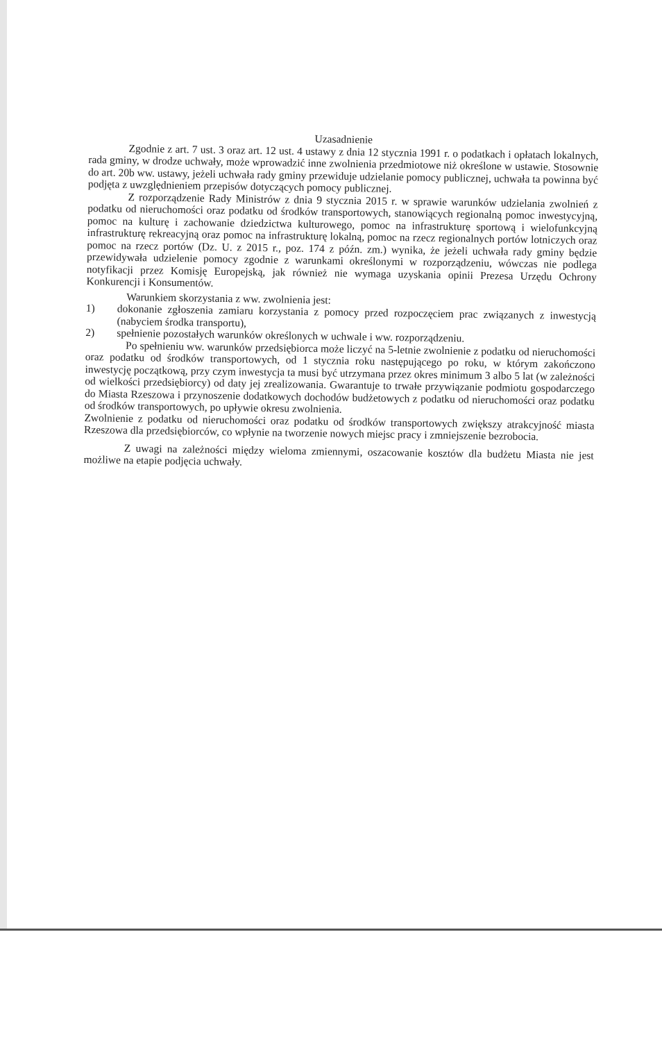Uzasadnienie
Zgodnie z art. 7 ust. 3 oraz art. 12 ust. 4 ustawy z dnia 12 stycznia 1991 r. o podatkach i opłatach lokalnych, rada gminy, w drodze uchwały, może wprowadzić inne zwolnienia przedmiotowe niż określone w ustawie. Stosownie do art. 20b ww. ustawy, jeżeli uchwała rady gminy przewiduje udzielanie pomocy publicznej, uchwała ta powinna być podjęta z uwzględnieniem przepisów dotyczących pomocy publicznej.
Z rozporządzenie Rady Ministrów z dnia 9 stycznia 2015 r. w sprawie warunków udzielania zwolnień z podatku od nieruchomości oraz podatku od środków transportowych, stanowiących regionalną pomoc inwestycyjną, pomoc na kulturę i zachowanie dziedzictwa kulturowego, pomoc na infrastrukturę sportową i wielofunkcyjną infrastrukturę rekreacyjną oraz pomoc na infrastrukturę lokalną, pomoc na rzecz regionalnych portów lotniczych oraz pomoc na rzecz portów (Dz. U. z 2015 r., poz. 174 z późn. zm.) wynika, że jeżeli uchwała rady gminy będzie przewidywała udzielenie pomocy zgodnie z warunkami określonymi w rozporządzeniu, wówczas nie podlega notyfikacji przez Komisję Europejską, jak również nie wymaga uzyskania opinii Prezesa Urzędu Ochrony Konkurencji i Konsumentów.
Warunkiem skorzystania z ww. zwolnienia jest:
1) dokonanie zgłoszenia zamiaru korzystania z pomocy przed rozpoczęciem prac związanych z inwestycją (nabyciem środka transportu),
2) spełnienie pozostałych warunków określonych w uchwale i ww. rozporządzeniu.
Po spełnieniu ww. warunków przedsiębiorca może liczyć na 5-letnie zwolnienie z podatku od nieruchomości oraz podatku od środków transportowych, od 1 stycznia roku następującego po roku, w którym zakończono inwestycję początkową, przy czym inwestycja ta musi być utrzymana przez okres minimum 3 albo 5 lat (w zależności od wielkości przedsiębiorcy) od daty jej zrealizowania. Gwarantuje to trwałe przywiązanie podmiotu gospodarczego do Miasta Rzeszowa i przynoszenie dodatkowych dochodów budżetowych z podatku od nieruchomości oraz podatku od środków transportowych, po upływie okresu zwolnienia.
Zwolnienie z podatku od nieruchomości oraz podatku od środków transportowych zwiększy atrakcyjność miasta Rzeszowa dla przedsiębiorców, co wpłynie na tworzenie nowych miejsc pracy i zmniejszenie bezrobocia.
Z uwagi na zależności między wieloma zmiennymi, oszacowanie kosztów dla budżetu Miasta nie jest możliwe na etapie podjęcia uchwały.